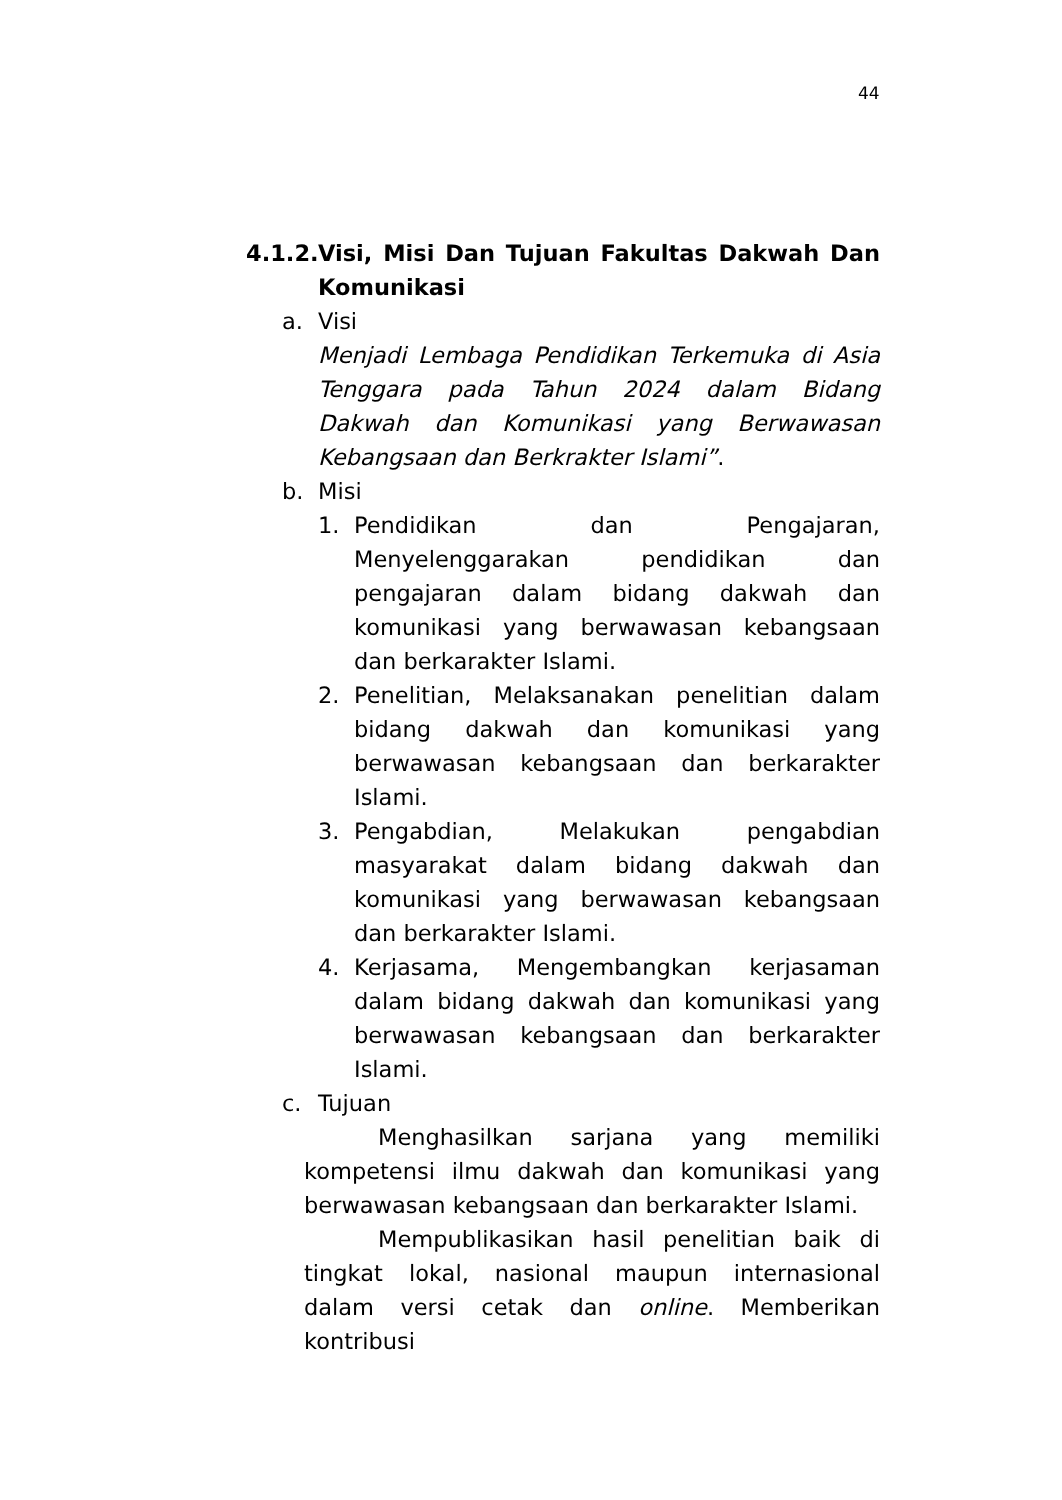44
4.1.2. Visi, Misi Dan Tujuan Fakultas Dakwah Dan Komunikasi
a. Visi
Menjadi Lembaga Pendidikan Terkemuka di Asia Tenggara pada Tahun 2024 dalam Bidang Dakwah dan Komunikasi yang Berwawasan Kebangsaan dan Berkrakter Islami”.
b. Misi
1. Pendidikan dan Pengajaran, Menyelenggarakan pendidikan dan pengajaran dalam bidang dakwah dan komunikasi yang berwawasan kebangsaan dan berkarakter Islami.
2. Penelitian, Melaksanakan penelitian dalam bidang dakwah dan komunikasi yang berwawasan kebangsaan dan berkarakter Islami.
3. Pengabdian, Melakukan pengabdian masyarakat dalam bidang dakwah dan komunikasi yang berwawasan kebangsaan dan berkarakter Islami.
4. Kerjasama, Mengembangkan kerjasaman dalam bidang dakwah dan komunikasi yang berwawasan kebangsaan dan berkarakter Islami.
c. Tujuan
Menghasilkan sarjana yang memiliki kompetensi ilmu dakwah dan komunikasi yang berwawasan kebangsaan dan berkarakter Islami.
Mempublikasikan hasil penelitian baik di tingkat lokal, nasional maupun internasional dalam versi cetak dan online. Memberikan kontribusi